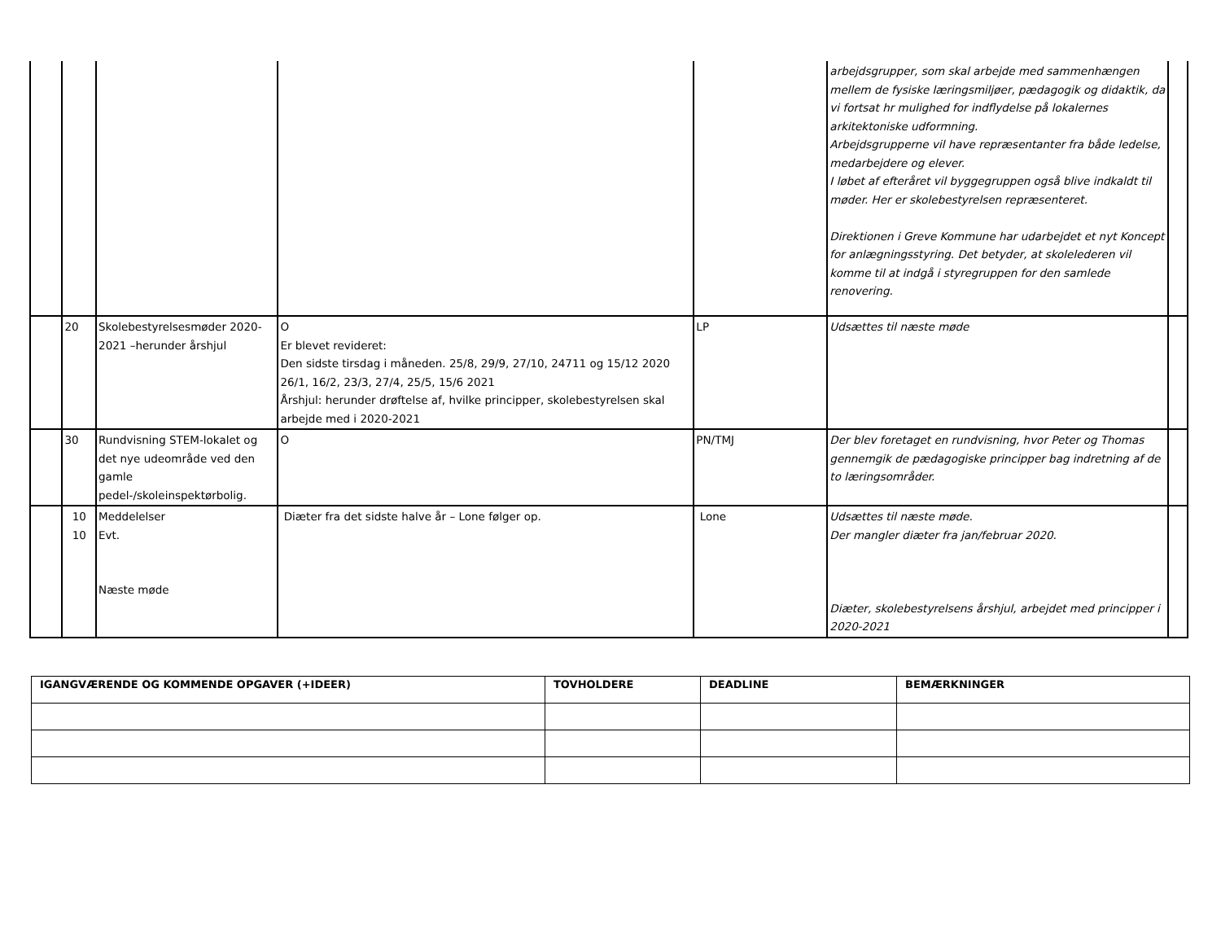| | | | | | arbejdsgrupper, som skal arbejde med sammenhængen mellem de fysiske læringsmiljøer, pædagogik og didaktik, da vi fortsat hr mulighed for indflydelse på lokalernes arkitektoniske udformning. Arbejdsgrupperne vil have repræsentanter fra både ledelse, medarbejdere og elever. I løbet af efteråret vil byggegruppen også blive indkaldt til møder. Her er skolebestyrelsen repræsenteret. Direktionen i Greve Kommune har udarbejdet et nyt Koncept for anlægningsstyring. Det betyder, at skolelederen vil komme til at indgå i styregruppen for den samlede renovering. | |
| | 20 | Skolebestyrelsesmøder 2020-2021 –herunder årshjul | O Er blevet revideret: Den sidste tirsdag i måneden. 25/8, 29/9, 27/10, 24711 og 15/12 2020 26/1, 16/2, 23/3, 27/4, 25/5, 15/6 2021 Årshjul: herunder drøftelse af, hvilke principper, skolebestyrelsen skal arbejde med i 2020-2021 | LP | Udsættes til næste møde | |
| | 30 | Rundvisning STEM-lokalet og det nye udeområde ved den gamle pedel-/skoleinspektørbolig. | O | PN/TMJ | Der blev foretaget en rundvisning, hvor Peter og Thomas gennemgik de pædagogiske principper bag indretning af de to læringsområder. | |
| | 10 10 | Meddelelser Evt. Næste møde | Diæter fra det sidste halve år – Lone følger op. | Lone | Udsættes til næste møde. Der mangler diæter fra jan/februar 2020. Diæter, skolebestyrelsens årshjul, arbejdet med principper i 2020-2021 | |
| IGANGVÆRENDE OG KOMMENDE OPGAVER (+IDEER) | TOVHOLDERE | DEADLINE | BEMÆRKNINGER |
| --- | --- | --- | --- |